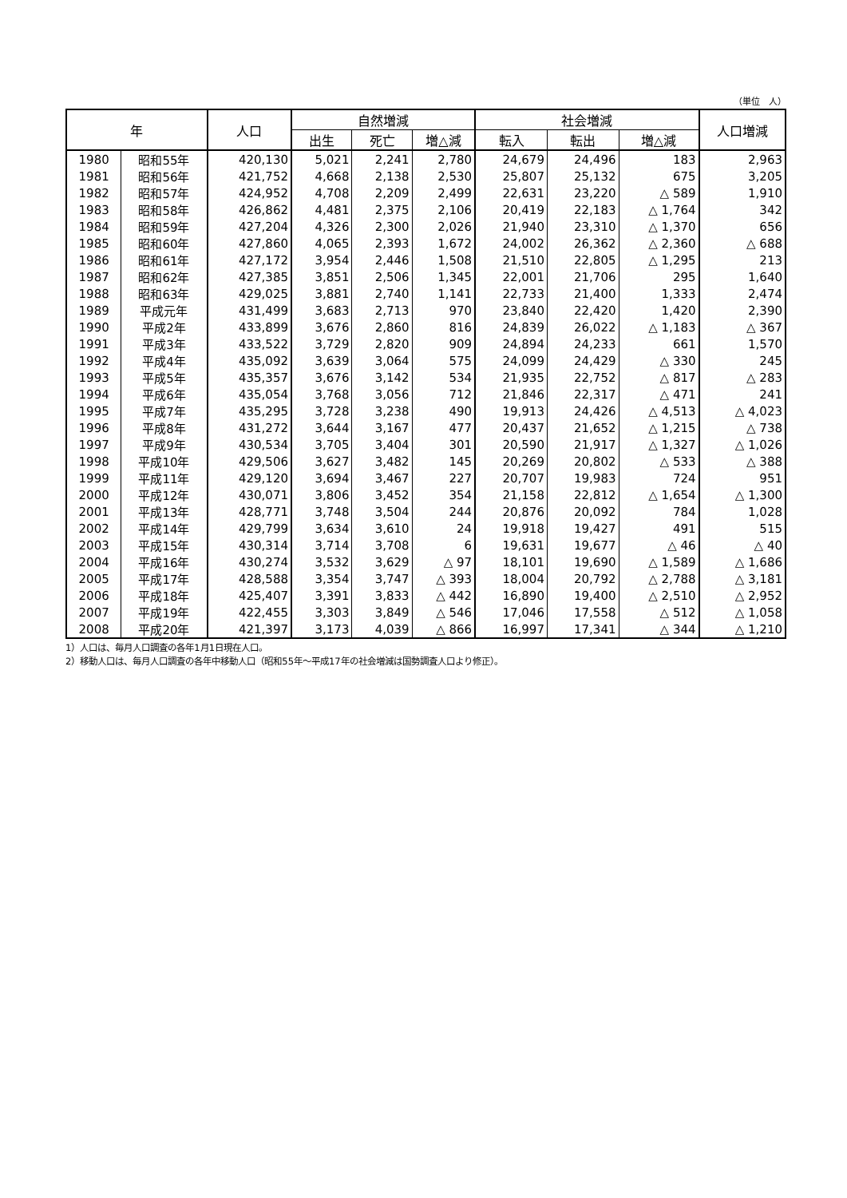（単位　人）
| 年 | | 人口 | 自然増減 | | | 社会増減 | | | 人口増減 |
| --- | --- | --- | --- | --- | --- | --- | --- | --- | --- |
| | | | 出生 | 死亡 | 増△減 | 転入 | 転出 | 増△減 | |
| 1980 | 昭和55年 | 420,130 | 5,021 | 2,241 | 2,780 | 24,679 | 24,496 | 183 | 2,963 |
| 1981 | 昭和56年 | 421,752 | 4,668 | 2,138 | 2,530 | 25,807 | 25,132 | 675 | 3,205 |
| 1982 | 昭和57年 | 424,952 | 4,708 | 2,209 | 2,499 | 22,631 | 23,220 | △ 589 | 1,910 |
| 1983 | 昭和58年 | 426,862 | 4,481 | 2,375 | 2,106 | 20,419 | 22,183 | △ 1,764 | 342 |
| 1984 | 昭和59年 | 427,204 | 4,326 | 2,300 | 2,026 | 21,940 | 23,310 | △ 1,370 | 656 |
| 1985 | 昭和60年 | 427,860 | 4,065 | 2,393 | 1,672 | 24,002 | 26,362 | △ 2,360 | △ 688 |
| 1986 | 昭和61年 | 427,172 | 3,954 | 2,446 | 1,508 | 21,510 | 22,805 | △ 1,295 | 213 |
| 1987 | 昭和62年 | 427,385 | 3,851 | 2,506 | 1,345 | 22,001 | 21,706 | 295 | 1,640 |
| 1988 | 昭和63年 | 429,025 | 3,881 | 2,740 | 1,141 | 22,733 | 21,400 | 1,333 | 2,474 |
| 1989 | 平成元年 | 431,499 | 3,683 | 2,713 | 970 | 23,840 | 22,420 | 1,420 | 2,390 |
| 1990 | 平成2年 | 433,899 | 3,676 | 2,860 | 816 | 24,839 | 26,022 | △ 1,183 | △ 367 |
| 1991 | 平成3年 | 433,522 | 3,729 | 2,820 | 909 | 24,894 | 24,233 | 661 | 1,570 |
| 1992 | 平成4年 | 435,092 | 3,639 | 3,064 | 575 | 24,099 | 24,429 | △ 330 | 245 |
| 1993 | 平成5年 | 435,357 | 3,676 | 3,142 | 534 | 21,935 | 22,752 | △ 817 | △ 283 |
| 1994 | 平成6年 | 435,054 | 3,768 | 3,056 | 712 | 21,846 | 22,317 | △ 471 | 241 |
| 1995 | 平成7年 | 435,295 | 3,728 | 3,238 | 490 | 19,913 | 24,426 | △ 4,513 | △ 4,023 |
| 1996 | 平成8年 | 431,272 | 3,644 | 3,167 | 477 | 20,437 | 21,652 | △ 1,215 | △ 738 |
| 1997 | 平成9年 | 430,534 | 3,705 | 3,404 | 301 | 20,590 | 21,917 | △ 1,327 | △ 1,026 |
| 1998 | 平成10年 | 429,506 | 3,627 | 3,482 | 145 | 20,269 | 20,802 | △ 533 | △ 388 |
| 1999 | 平成11年 | 429,120 | 3,694 | 3,467 | 227 | 20,707 | 19,983 | 724 | 951 |
| 2000 | 平成12年 | 430,071 | 3,806 | 3,452 | 354 | 21,158 | 22,812 | △ 1,654 | △ 1,300 |
| 2001 | 平成13年 | 428,771 | 3,748 | 3,504 | 244 | 20,876 | 20,092 | 784 | 1,028 |
| 2002 | 平成14年 | 429,799 | 3,634 | 3,610 | 24 | 19,918 | 19,427 | 491 | 515 |
| 2003 | 平成15年 | 430,314 | 3,714 | 3,708 | 6 | 19,631 | 19,677 | △ 46 | △ 40 |
| 2004 | 平成16年 | 430,274 | 3,532 | 3,629 | △ 97 | 18,101 | 19,690 | △ 1,589 | △ 1,686 |
| 2005 | 平成17年 | 428,588 | 3,354 | 3,747 | △ 393 | 18,004 | 20,792 | △ 2,788 | △ 3,181 |
| 2006 | 平成18年 | 425,407 | 3,391 | 3,833 | △ 442 | 16,890 | 19,400 | △ 2,510 | △ 2,952 |
| 2007 | 平成19年 | 422,455 | 3,303 | 3,849 | △ 546 | 17,046 | 17,558 | △ 512 | △ 1,058 |
| 2008 | 平成20年 | 421,397 | 3,173 | 4,039 | △ 866 | 16,997 | 17,341 | △ 344 | △ 1,210 |
1）人口は、毎月人口調査の各年1月1日現在人口。
2）移動人口は、毎月人口調査の各年中移動人口（昭和55年～平成17年の社会増減は国勢調査人口より修正）。